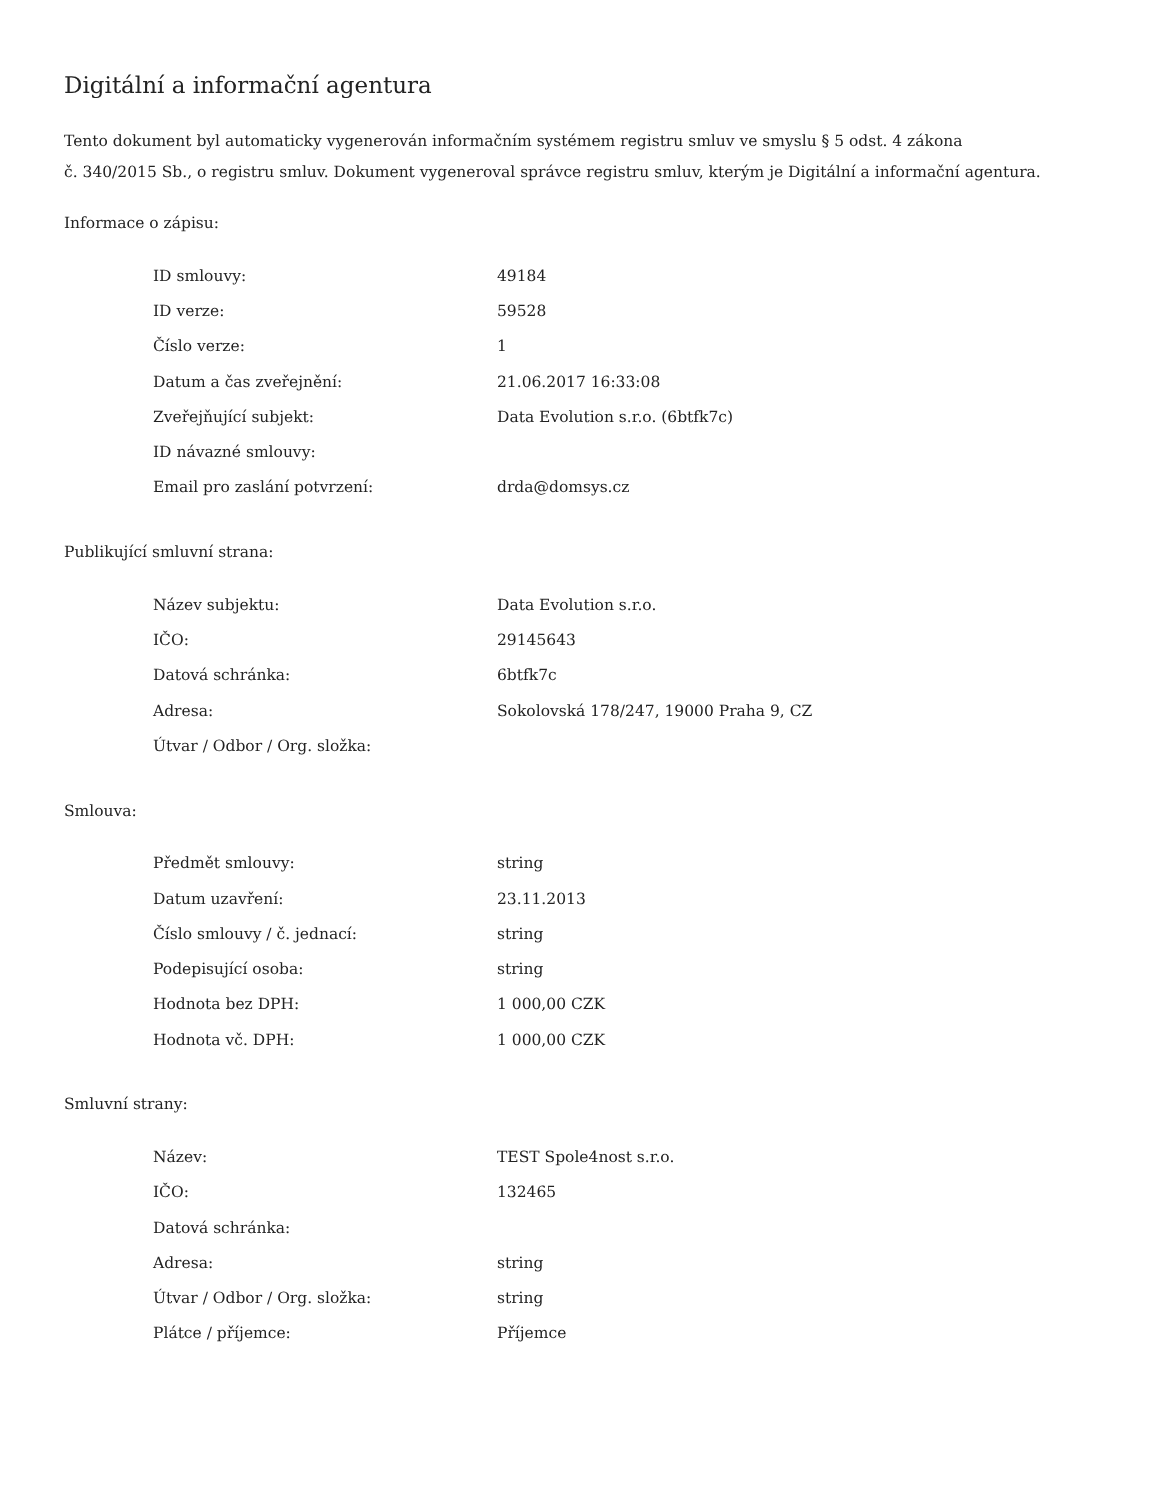Digitální a informační agentura
Tento dokument byl automaticky vygenerován informačním systémem registru smluv ve smyslu § 5 odst. 4 zákona
č. 340/2015 Sb., o registru smluv. Dokument vygeneroval správce registru smluv, kterým je Digitální a informační agentura.
Informace o zápisu:
| ID smlouvy: | 49184 |
| ID verze: | 59528 |
| Číslo verze: | 1 |
| Datum a čas zveřejnění: | 21.06.2017 16:33:08 |
| Zveřejňující subjekt: | Data Evolution s.r.o. (6btfk7c) |
| ID návazné smlouvy: | |
| Email pro zaslání potvrzení: | drda@domsys.cz |
Publikující smluvní strana:
| Název subjektu: | Data Evolution s.r.o. |
| IČO: | 29145643 |
| Datová schránka: | 6btfk7c |
| Adresa: | Sokolovská 178/247, 19000 Praha 9, CZ |
| Útvar / Odbor / Org. složka: | |
Smlouva:
| Předmět smlouvy: | string |
| Datum uzavření: | 23.11.2013 |
| Číslo smlouvy / č. jednací: | string |
| Podepisující osoba: | string |
| Hodnota bez DPH: | 1 000,00 CZK |
| Hodnota vč. DPH: | 1 000,00 CZK |
Smluvní strany:
| Název: | TEST Spole4nost s.r.o. |
| IČO: | 132465 |
| Datová schránka: | |
| Adresa: | string |
| Útvar / Odbor / Org. složka: | string |
| Plátce / příjemce: | Příjemce |